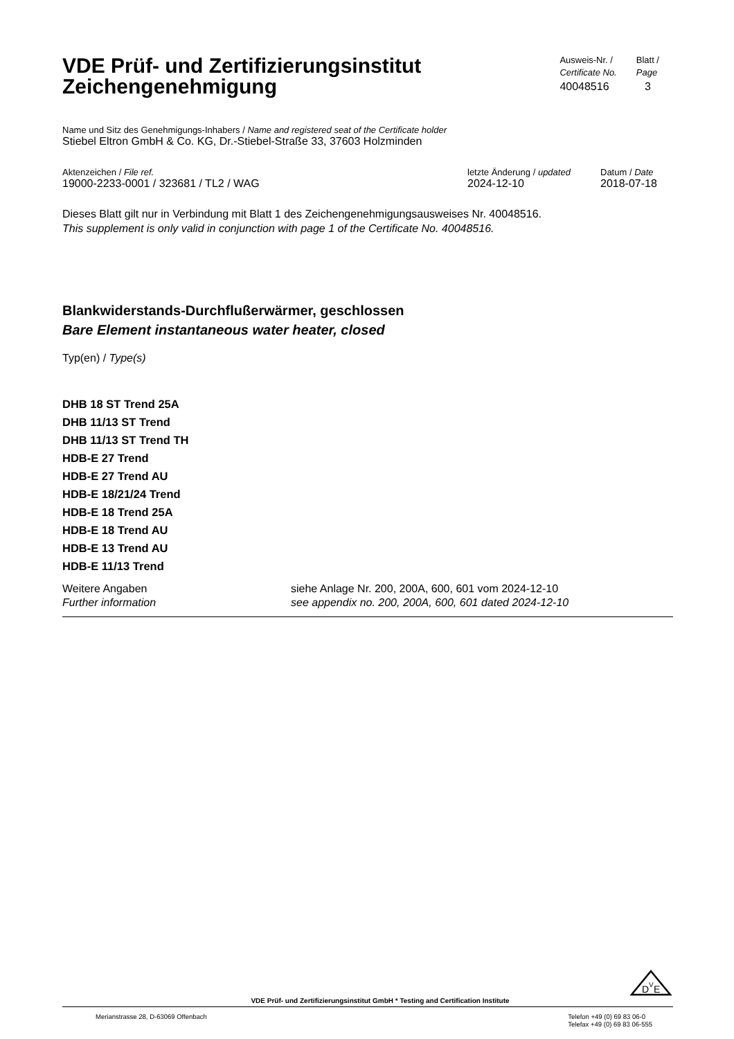VDE Prüf- und Zertifizierungsinstitut
Zeichengenehmigung
Ausweis-Nr. /
Certificate No.
40048516
Blatt /
Page
3
Name und Sitz des Genehmigungs-Inhabers / Name and registered seat of the Certificate holder
Stiebel Eltron GmbH & Co. KG, Dr.-Stiebel-Straße 33, 37603 Holzminden
Aktenzeichen / File ref.
19000-2233-0001 / 323681 / TL2 / WAG
letzte Änderung / updated
2024-12-10
Datum / Date
2018-07-18
Dieses Blatt gilt nur in Verbindung mit Blatt 1 des Zeichengenehmigungsausweises Nr. 40048516.
This supplement is only valid in conjunction with page 1 of the Certificate No. 40048516.
Blankwiderstands-Durchflußerwärmer, geschlossen
Bare Element instantaneous water heater, closed
Typ(en) / Type(s)
DHB 18 ST Trend 25A
DHB 11/13 ST Trend
DHB 11/13 ST Trend TH
HDB-E 27 Trend
HDB-E 27 Trend AU
HDB-E 18/21/24 Trend
HDB-E 18 Trend 25A
HDB-E 18 Trend AU
HDB-E 13 Trend AU
HDB-E 11/13 Trend
Weitere Angaben
Further information
siehe Anlage Nr. 200, 200A, 600, 601 vom 2024-12-10
see appendix no. 200, 200A, 600, 601 dated 2024-12-10
VDE Prüf- und Zertifizierungsinstitut GmbH * Testing and Certification Institute
D
V
E
Merianstrasse 28, D-63069 Offenbach
Telefon +49 (0) 69 83 06-0
Telefax +49 (0) 69 83 06-555